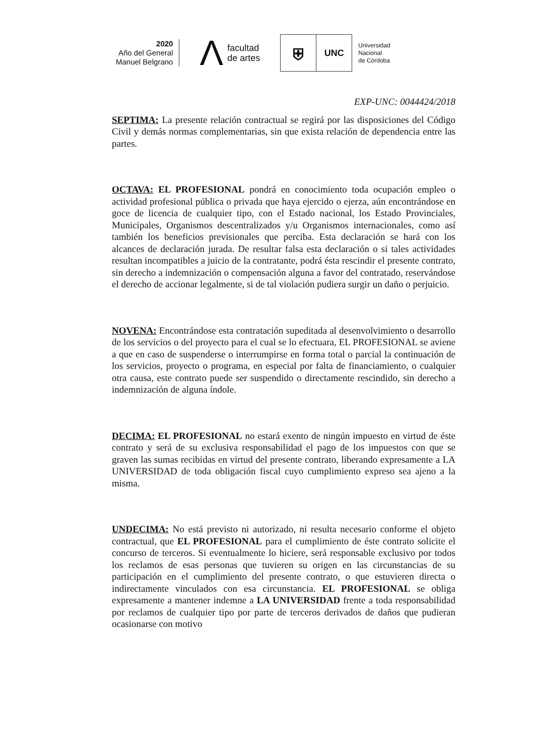2020
Año del General
Manuel Belgrano
Λfacultad
de artes
⛨
UNC
Universidad
Nacional
de Córdoba
EXP-UNC: 0044424/2018
SEPTIMA: La presente relación contractual se regirá por las disposiciones del Código Civil y demás normas complementarias, sin que exista relación de dependencia entre las partes.
OCTAVA: EL PROFESIONAL pondrá en conocimiento toda ocupación empleo o actividad profesional pública o privada que haya ejercido o ejerza, aún encontrándose en goce de licencia de cualquier tipo, con el Estado nacional, los Estado Provinciales, Municipales, Organismos descentralizados y/u Organismos internacionales, como así también los beneficios previsionales que perciba. Esta declaración se hará con los alcances de declaración jurada. De resultar falsa esta declaración o si tales actividades resultan incompatibles a juicio de la contratante, podrá ésta rescindir el presente contrato, sin derecho a indemnización o compensación alguna a favor del contratado, reservándose el derecho de accionar legalmente, si de tal violación pudiera surgir un daño o perjuicio.
NOVENA: Encontrándose esta contratación supeditada al desenvolvimiento o desarrollo de los servicios o del proyecto para el cual se lo efectuara, EL PROFESIONAL se aviene a que en caso de suspenderse o interrumpirse en forma total o parcial la continuación de los servicios, proyecto o programa, en especial por falta de financiamiento, o cualquier otra causa, este contrato puede ser suspendido o directamente rescindido, sin derecho a indemnización de alguna índole.
DECIMA: EL PROFESIONAL no estará exento de ningún impuesto en virtud de éste contrato y será de su exclusiva responsabilidad el pago de los impuestos con que se graven las sumas recibidas en virtud del presente contrato, liberando expresamente a LA UNIVERSIDAD de toda obligación fiscal cuyo cumplimiento expreso sea ajeno a la misma.
UNDECIMA: No está previsto ni autorizado, ni resulta necesario conforme el objeto contractual, que EL PROFESIONAL para el cumplimiento de éste contrato solicite el concurso de terceros. Si eventualmente lo hiciere, será responsable exclusivo por todos los reclamos de esas personas que tuvieren su origen en las circunstancias de su participación en el cumplimiento del presente contrato, o que estuvieren directa o indirectamente vinculados con esa circunstancia. EL PROFESIONAL se obliga expresamente a mantener indemne a LA UNIVERSIDAD frente a toda responsabilidad por reclamos de cualquier tipo por parte de terceros derivados de daños que pudieran ocasionarse con motivo